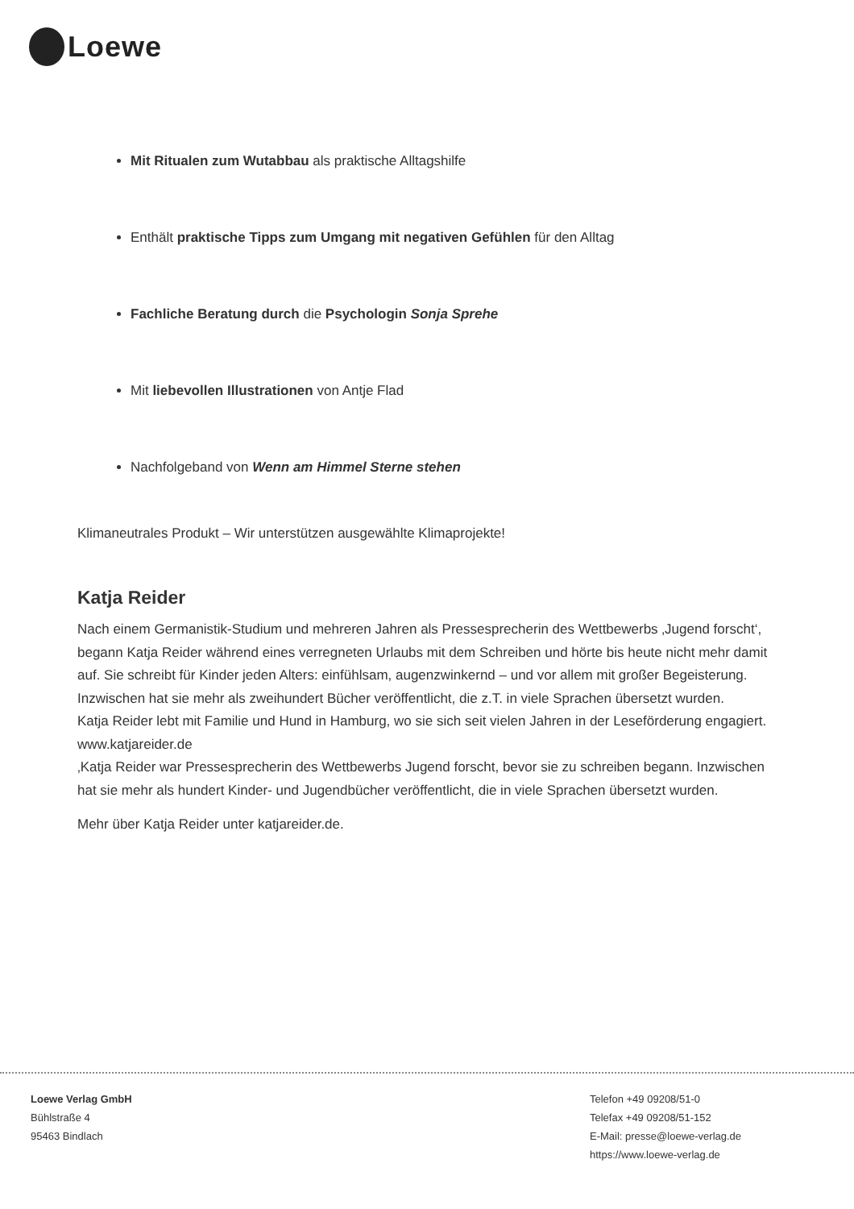Loewe
Mit Ritualen zum Wutabbau als praktische Alltagshilfe
Enthält praktische Tipps zum Umgang mit negativen Gefühlen für den Alltag
Fachliche Beratung durch die Psychologin Sonja Sprehe
Mit liebevollen Illustrationen von Antje Flad
Nachfolgeband von Wenn am Himmel Sterne stehen
Klimaneutrales Produkt – Wir unterstützen ausgewählte Klimaprojekte!
Katja Reider
Nach einem Germanistik-Studium und mehreren Jahren als Pressesprecherin des Wettbewerbs ‚Jugend forscht‘, begann Katja Reider während eines verregneten Urlaubs mit dem Schreiben und hörte bis heute nicht mehr damit auf. Sie schreibt für Kinder jeden Alters: einfühlsam, augenzwinkernd – und vor allem mit großer Begeisterung. Inzwischen hat sie mehr als zweihundert Bücher veröffentlicht, die z.T. in viele Sprachen übersetzt wurden.
Katja Reider lebt mit Familie und Hund in Hamburg, wo sie sich seit vielen Jahren in der Leseförderung engagiert. www.katjareider.de
‚Katja Reider war Pressesprecherin des Wettbewerbs Jugend forscht, bevor sie zu schreiben begann. Inzwischen hat sie mehr als hundert Kinder- und Jugendbücher veröffentlicht, die in viele Sprachen übersetzt wurden.
Mehr über Katja Reider unter katjareider.de.
Loewe Verlag GmbH
Bühlstraße 4
95463 Bindlach
Telefon +49 09208/51-0
Telefax +49 09208/51-152
E-Mail: presse@loewe-verlag.de
https://www.loewe-verlag.de